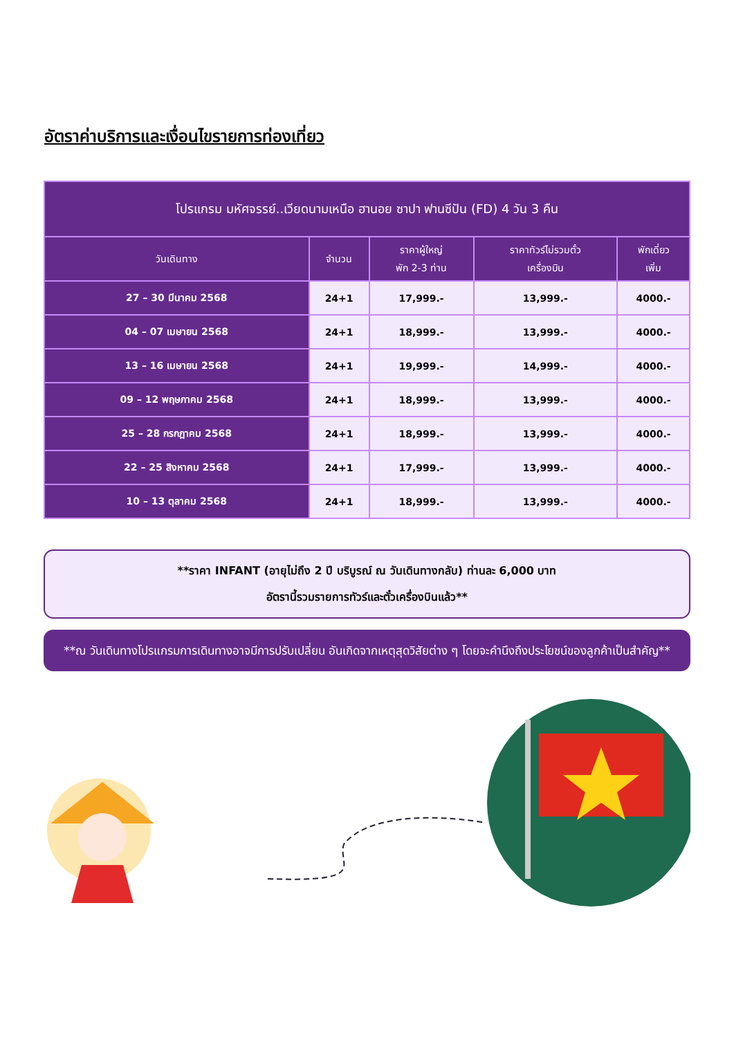อัตราค่าบริการและเงื่อนไขรายการท่องเที่ยว
| โปรแกรม มหัศจรรย์..เวียดนามเหนือ ฮานอย ซาปา ฟานซีปัน (FD) 4 วัน 3 คืน | | | | |
| --- | --- | --- | --- | --- |
| วันเดินทาง | จำนวน | ราคาผู้ใหญ่ พัก 2-3 ท่าน | ราคาทัวร์ไม่รวมตั๋ว เครื่องบิน | พักเดี่ยว เพิ่ม |
| 27 – 30 มีนาคม 2568 | 24+1 | 17,999.- | 13,999.- | 4000.- |
| 04 – 07 เมษายน 2568 | 24+1 | 18,999.- | 13,999.- | 4000.- |
| 13 – 16 เมษายน 2568 | 24+1 | 19,999.- | 14,999.- | 4000.- |
| 09 – 12 พฤษภาคม 2568 | 24+1 | 18,999.- | 13,999.- | 4000.- |
| 25 – 28 กรกฎาคม 2568 | 24+1 | 18,999.- | 13,999.- | 4000.- |
| 22 – 25 สิงหาคม 2568 | 24+1 | 17,999.- | 13,999.- | 4000.- |
| 10 – 13 ตุลาคม 2568 | 24+1 | 18,999.- | 13,999.- | 4000.- |
**ราคา INFANT (อายุไม่ถึง 2 ปี บริบูรณ์ ณ วันเดินทางกลับ) ท่านละ 6,000 บาท
อัตรานี้รวมรายการทัวร์และตั๋วเครื่องบินแล้ว**
**ณ วันเดินทางโปรแกรมการเดินทางอาจมีการปรับเปลี่ยน อันเกิดจากเหตุสุดวิสัยต่าง ๆ โดยจะคำนึงถึงประโยชน์ของลูกค้าเป็นสำคัญ**